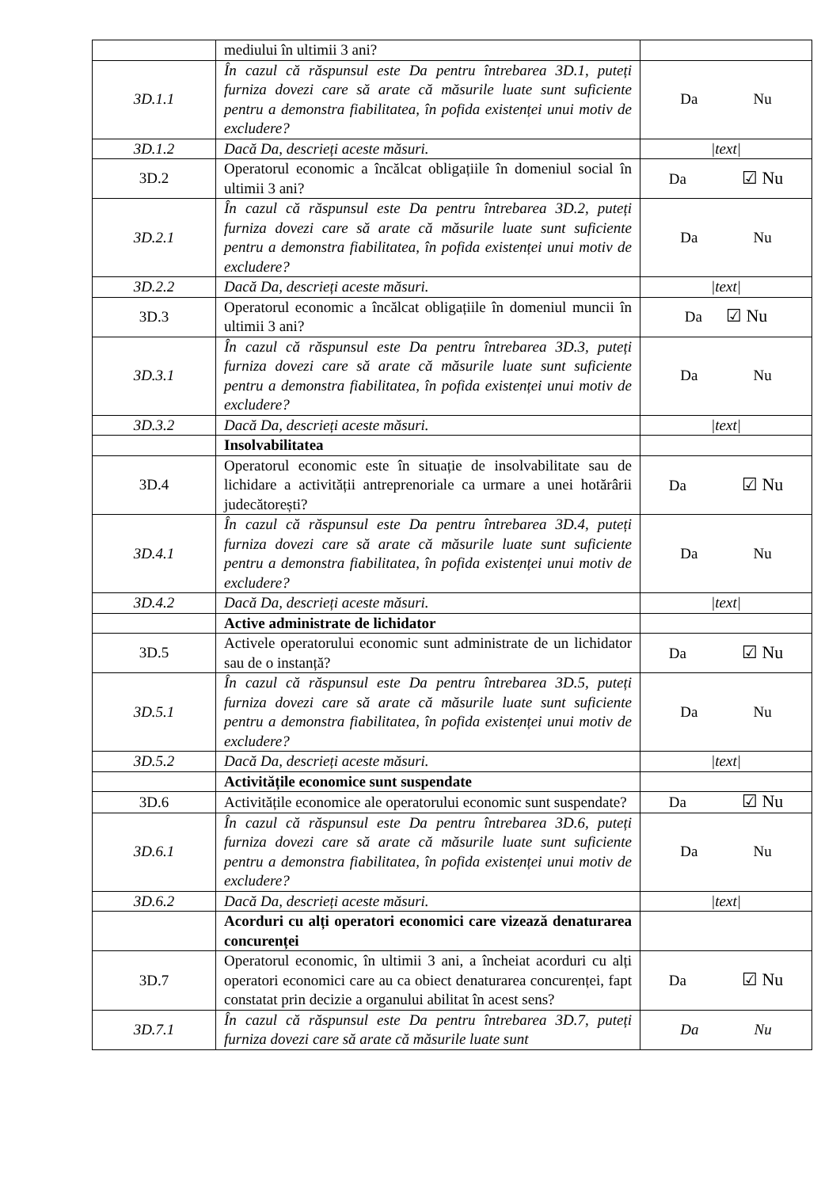| | mediului în ultimii 3 ani? | |
| 3D.1.1 | În cazul că răspunsul este Da pentru întrebarea 3D.1, puteți furniza dovezi care să arate că măsurile luate sunt suficiente pentru a demonstra fiabilitatea, în pofida existenței unui motiv de excludere? | Da Nu |
| 3D.1.2 | Dacă Da, descrieți aceste măsuri. | /text/ |
| 3D.2 | Operatorul economic a încălcat obligațiile în domeniul social în ultimii 3 ani? | Da ☑ Nu |
| 3D.2.1 | În cazul că răspunsul este Da pentru întrebarea 3D.2, puteți furniza dovezi care să arate că măsurile luate sunt suficiente pentru a demonstra fiabilitatea, în pofida existenței unui motiv de excludere? | Da Nu |
| 3D.2.2 | Dacă Da, descrieți aceste măsuri. | /text/ |
| 3D.3 | Operatorul economic a încălcat obligațiile în domeniul muncii în ultimii 3 ani? | Da ☑ Nu |
| 3D.3.1 | În cazul că răspunsul este Da pentru întrebarea 3D.3, puteți furniza dovezi care să arate că măsurile luate sunt suficiente pentru a demonstra fiabilitatea, în pofida existenței unui motiv de excludere? | Da Nu |
| 3D.3.2 | Dacă Da, descrieți aceste măsuri. | /text/ |
| | Insolvabilitatea | |
| 3D.4 | Operatorul economic este în situație de insolvabilitate sau de lichidare a activității antreprenoriale ca urmare a unei hotărârii judecătorești? | Da ☑ Nu |
| 3D.4.1 | În cazul că răspunsul este Da pentru întrebarea 3D.4, puteți furniza dovezi care să arate că măsurile luate sunt suficiente pentru a demonstra fiabilitatea, în pofida existenței unui motiv de excludere? | Da Nu |
| 3D.4.2 | Dacă Da, descrieți aceste măsuri. | /text/ |
| | Active administrate de lichidator | |
| 3D.5 | Activele operatorului economic sunt administrate de un lichidator sau de o instanță? | Da ☑ Nu |
| 3D.5.1 | În cazul că răspunsul este Da pentru întrebarea 3D.5, puteți furniza dovezi care să arate că măsurile luate sunt suficiente pentru a demonstra fiabilitatea, în pofida existenței unui motiv de excludere? | Da Nu |
| 3D.5.2 | Dacă Da, descrieți aceste măsuri. | /text/ |
| | Activitățile economice sunt suspendate | |
| 3D.6 | Activitățile economice ale operatorului economic sunt suspendate? | Da ☑ Nu |
| 3D.6.1 | În cazul că răspunsul este Da pentru întrebarea 3D.6, puteți furniza dovezi care să arate că măsurile luate sunt suficiente pentru a demonstra fiabilitatea, în pofida existenței unui motiv de excludere? | Da Nu |
| 3D.6.2 | Dacă Da, descrieți aceste măsuri. | /text/ |
| | Acorduri cu alți operatori economici care vizează denaturarea concurenței | |
| 3D.7 | Operatorul economic, în ultimii 3 ani, a încheiat acorduri cu alți operatori economici care au ca obiect denaturarea concurenței, fapt constatat prin decizie a organului abilitat în acest sens? | Da ☑ Nu |
| 3D.7.1 | În cazul că răspunsul este Da pentru întrebarea 3D.7, puteți furniza dovezi care să arate că măsurile luate sunt | Da Nu |